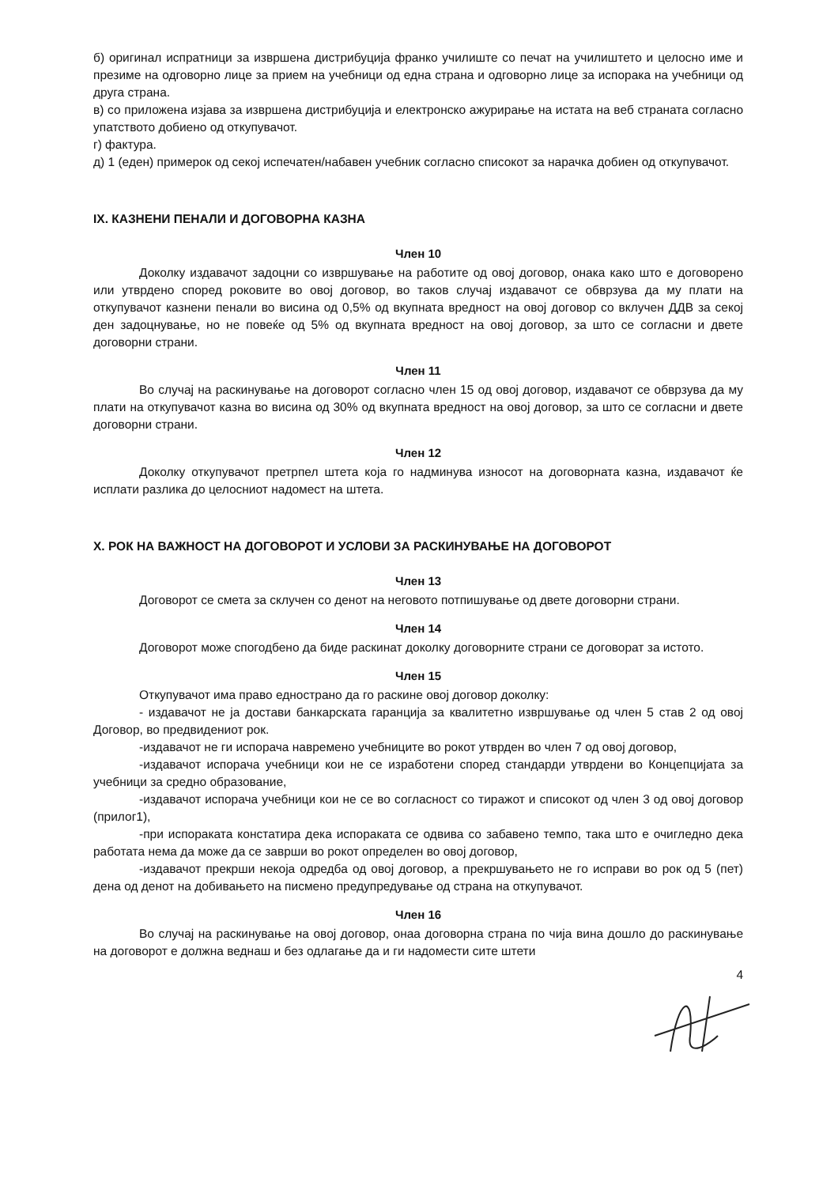б) оригинал испратници за извршена дистрибуција франко училиште со печат на училиштето и целосно име и презиме на одговорно лице за прием на учебници од една страна и одговорно лице за испорака на учебници од друга страна.
в) со приложена изјава за извршена дистрибуција и електронско ажурирање на истата на веб страната согласно упатството добиено од откупувачот.
г) фактура.
д) 1 (еден) примерок од секој испечатен/набавен учебник согласно списокот за нарачка добиен од откупувачот.
IX. КАЗНЕНИ ПЕНАЛИ И ДОГОВОРНА КАЗНА
Член 10
Доколку издавачот задоцни со извршување на работите од овој договор, онака како што е договорено или утврдено според роковите во овој договор, во таков случај издавачот се обврзува да му плати на откупувачот казнени пенали во висина од 0,5% од вкупната вредност на овој договор со вклучен ДДВ за секој ден задоцнување, но не повеќе од 5% од вкупната вредност на овој договор, за што се согласни и двете договорни страни.
Член 11
Во случај на раскинување на договорот согласно член 15 од овој договор, издавачот се обврзува да му плати на откупувачот казна во висина од 30% од вкупната вредност на овој договор, за што се согласни и двете договорни страни.
Член 12
Доколку откупувачот претрпел штета која го надминува износот на договорната казна, издавачот ќе исплати разлика до целосниот надомест на штета.
X. РОК НА ВАЖНОСТ НА ДОГОВОРОТ И УСЛОВИ ЗА РАСКИНУВАЊЕ НА ДОГОВОРОТ
Член 13
Договорот се смета за склучен со денот на неговото потпишување од двете договорни страни.
Член 14
Договорот може спогодбено да биде раскинат доколку договорните страни се договорат за истото.
Член 15
Откупувачот има право еднострано да го раскине овој договор доколку:
- издавачот не ја достави банкарската гаранција за квалитетно извршување од член 5 став 2 од овој Договор, во предвидениот рок.
-издавачот не ги испорача навремено учебниците во рокот утврден во член 7 од овој договор,
-издавачот испорача учебници кои не се изработени според стандарди утврдени во Концепцијата за учебници за средно образование,
-издавачот испорача учебници кои не се во согласност со тиражот и списокот од член 3 од овој договор (прилог1),
-при испораката констатира дека испораката се одвива со забавено темпо, така што е очигледно дека работата нема да може да се заврши во рокот определен во овој договор,
-издавачот прекрши некоја одредба од овој договор, а прекршувањето не го исправи во рок од 5 (пет) дена од денот на добивањето на писмено предупредување од страна на откупувачот.
Член 16
Во случај на раскинување на овој договор, онаа договорна страна по чија вина дошло до раскинување на договорот е должна веднаш и без одлагање да и ги надомести сите штети
4